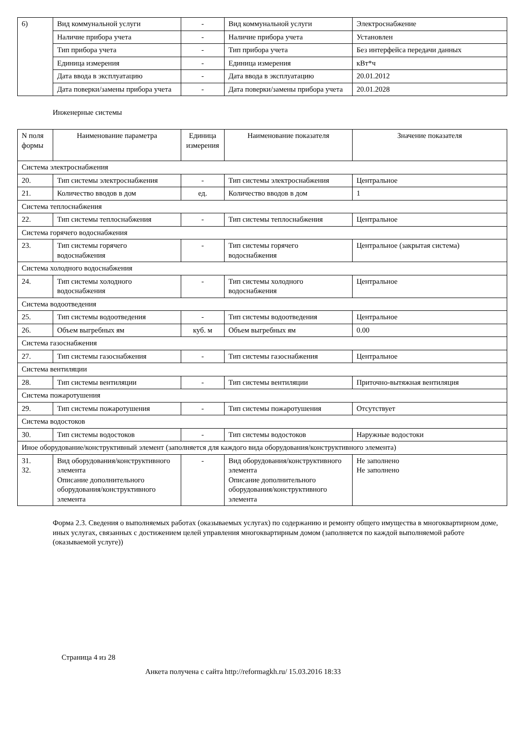| 6) | Вид коммунальной услуги | - | Вид коммунальной услуги | Электроснабжение |
| | Наличие прибора учета | - | Наличие прибора учета | Установлен |
| | Тип прибора учета | - | Тип прибора учета | Без интерфейса передачи данных |
| | Единица измерения | - | Единица измерения | кВт*ч |
| | Дата ввода в эксплуатацию | - | Дата ввода в эксплуатацию | 20.01.2012 |
| | Дата поверки/замены прибора учета | - | Дата поверки/замены прибора учета | 20.01.2028 |
Инженерные системы
| N поля формы | Наименование параметра | Единица измерения | Наименование показателя | Значение показателя |
| --- | --- | --- | --- | --- |
| Система электроснабжения | | | | |
| 20. | Тип системы электроснабжения | - | Тип системы электроснабжения | Центральное |
| 21. | Количество вводов в дом | ед. | Количество вводов в дом | 1 |
| Система теплоснабжения | | | | |
| 22. | Тип системы теплоснабжения | - | Тип системы теплоснабжения | Центральное |
| Система горячего водоснабжения | | | | |
| 23. | Тип системы горячего водоснабжения | - | Тип системы горячего водоснабжения | Центральное (закрытая система) |
| Система холодного водоснабжения | | | | |
| 24. | Тип системы холодного водоснабжения | - | Тип системы холодного водоснабжения | Центральное |
| Система водоотведения | | | | |
| 25. | Тип системы водоотведения | - | Тип системы водоотведения | Центральное |
| 26. | Объем выгребных ям | куб. м | Объем выгребных ям | 0.00 |
| Система газоснабжения | | | | |
| 27. | Тип системы газоснабжения | - | Тип системы газоснабжения | Центральное |
| Система вентиляции | | | | |
| 28. | Тип системы вентиляции | - | Тип системы вентиляции | Приточно-вытяжная вентиляция |
| Система пожаротушения | | | | |
| 29. | Тип системы пожаротушения | - | Тип системы пожаротушения | Отсутствует |
| Система водостоков | | | | |
| 30. | Тип системы водостоков | - | Тип системы водостоков | Наружные водостоки |
| Иное оборудование/конструктивный элемент (заполняется для каждого вида оборудования/конструктивного элемента) | | | | |
| 31. 32. | Вид оборудования/конструктивного элемента Описание дополнительного оборудования/конструктивного элемента | - | Вид оборудования/конструктивного элемента Описание дополнительного оборудования/конструктивного элемента | Не заполнено Не заполнено |
Форма 2.3. Сведения о выполняемых работах (оказываемых услугах) по содержанию и ремонту общего имущества в многоквартирном доме, иных услугах, связанных с достижением целей управления многоквартирным домом (заполняется по каждой выполняемой работе (оказываемой услуге))
Страница 4 из 28
Анкета получена с сайта http://reformagkh.ru/ 15.03.2016 18:33